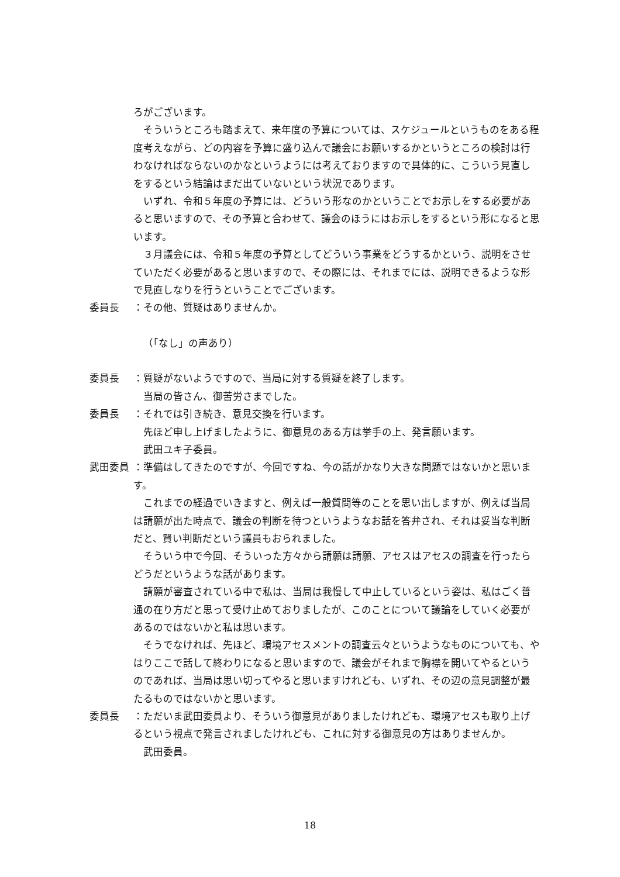ろがございます。
そういうところも踏まえて、来年度の予算については、スケジュールというものをある程度考えながら、どの内容を予算に盛り込んで議会にお願いするかというところの検討は行わなければならないのかなというようには考えておりますので具体的に、こういう見直しをするという結論はまだ出ていないという状況であります。
いずれ、令和５年度の予算には、どういう形なのかということでお示しをする必要があると思いますので、その予算と合わせて、議会のほうにはお示しをするという形になると思います。
３月議会には、令和５年度の予算としてどういう事業をどうするかという、説明をさせていただく必要があると思いますので、その際には、それまでには、説明できるような形で見直しなりを行うということでございます。
委員長　 ：その他、質疑はありませんか。
（「なし」の声あり）
委員長　 ：質疑がないようですので、当局に対する質疑を終了します。
当局の皆さん、御苦労さまでした。
委員長　 ：それでは引き続き、意見交換を行います。
先ほど申し上げましたように、御意見のある方は挙手の上、発言願います。
武田ユキ子委員。
武田委員 ：準備はしてきたのですが、今回ですね、今の話がかなり大きな問題ではないかと思います。
これまでの経過でいきますと、例えば一般質問等のことを思い出しますが、例えば当局は請願が出た時点で、議会の判断を待つというようなお話を答弁され、それは妥当な判断だと、賢い判断だという議員もおられました。
そういう中で今回、そういった方々から請願は請願、アセスはアセスの調査を行ったらどうだというような話があります。
請願が審査されている中で私は、当局は我慢して中止しているという姿は、私はごく普通の在り方だと思って受け止めておりましたが、このことについて議論をしていく必要があるのではないかと私は思います。
そうでなければ、先ほど、環境アセスメントの調査云々というようなものについても、やはりここで話して終わりになると思いますので、議会がそれまで胸襟を開いてやるというのであれば、当局は思い切ってやると思いますけれども、いずれ、その辺の意見調整が最たるものではないかと思います。
委員長　 ：ただいま武田委員より、そういう御意見がありましたけれども、環境アセスも取り上げるという視点で発言されましたけれども、これに対する御意見の方はありませんか。
武田委員。
18